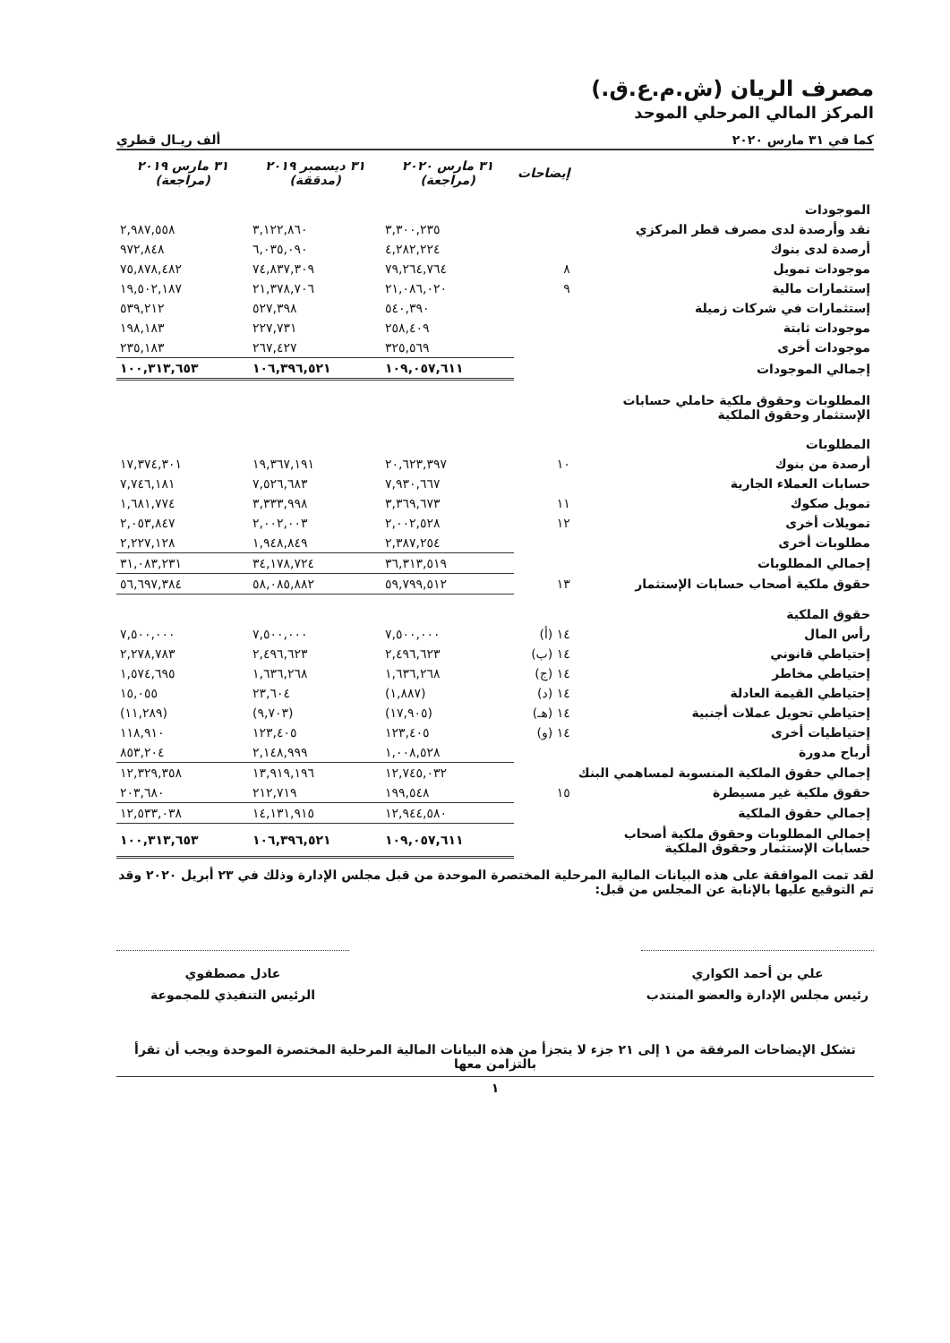مصرف الريان (ش.م.ع.ق.)
المركز المالي المرحلي الموحد
كما في ٣١ مارس ٢٠٢٠ ألف ريـال قطري
| | إيضاحات | ٣١ مارس ٢٠٢٠ (مراجعة) | ٣١ ديسمبر ٢٠١٩ (مدققة) | ٣١ مارس ٢٠١٩ (مراجعة) |
| --- | --- | --- | --- | --- |
| الموجودات | | | | |
| نقد وأرصدة لدى مصرف قطر المركزي | | ٣,٣٠٠,٢٣٥ | ٣,١٢٢,٨٦٠ | ٢,٩٨٧,٥٥٨ |
| أرصدة لدى بنوك | | ٤,٢٨٢,٢٢٤ | ٦,٠٣٥,٠٩٠ | ٩٧٢,٨٤٨ |
| موجودات تمويل | ٨ | ٧٩,٢٦٤,٧٦٤ | ٧٤,٨٣٧,٣٠٩ | ٧٥,٨٧٨,٤٨٢ |
| إستثمارات مالية | ٩ | ٢١,٠٨٦,٠٢٠ | ٢١,٣٧٨,٧٠٦ | ١٩,٥٠٢,١٨٧ |
| إستثمارات في شركات زميلة | | ٥٤٠,٣٩٠ | ٥٢٧,٣٩٨ | ٥٣٩,٢١٢ |
| موجودات ثابتة | | ٢٥٨,٤٠٩ | ٢٢٧,٧٣١ | ١٩٨,١٨٣ |
| موجودات أخرى | | ٣٢٥,٥٦٩ | ٢٦٧,٤٢٧ | ٢٣٥,١٨٣ |
| إجمالي الموجودات | | ١٠٩,٠٥٧,٦١١ | ١٠٦,٣٩٦,٥٢١ | ١٠٠,٣١٣,٦٥٣ |
| المطلوبات وحقوق ملكية حاملي حسابات الإستثمار وحقوق الملكية | | | | |
| المطلوبات | | | | |
| أرصدة من بنوك | ١٠ | ٢٠,٦٢٣,٣٩٧ | ١٩,٣٦٧,١٩١ | ١٧,٣٧٤,٣٠١ |
| حسابات العملاء الجارية | | ٧,٩٣٠,٦٦٧ | ٧,٥٢٦,٦٨٣ | ٧,٧٤٦,١٨١ |
| تمويل صكوك | ١١ | ٣,٣٦٩,٦٧٣ | ٣,٣٣٣,٩٩٨ | ١,٦٨١,٧٧٤ |
| تمويلات أخرى | ١٢ | ٢,٠٠٢,٥٢٨ | ٢,٠٠٢,٠٠٣ | ٢,٠٥٣,٨٤٧ |
| مطلوبات أخرى | | ٢,٣٨٧,٢٥٤ | ١,٩٤٨,٨٤٩ | ٢,٢٢٧,١٢٨ |
| إجمالي المطلوبات | | ٣٦,٣١٣,٥١٩ | ٣٤,١٧٨,٧٢٤ | ٣١,٠٨٣,٢٣١ |
| حقوق ملكية أصحاب حسابات الإستثمار | ١٣ | ٥٩,٧٩٩,٥١٢ | ٥٨,٠٨٥,٨٨٢ | ٥٦,٦٩٧,٣٨٤ |
| حقوق الملكية | | | | |
| رأس المال | ١٤ (أ) | ٧,٥٠٠,٠٠٠ | ٧,٥٠٠,٠٠٠ | ٧,٥٠٠,٠٠٠ |
| إحتياطي قانوني | ١٤ (ب) | ٢,٤٩٦,٦٢٣ | ٢,٤٩٦,٦٢٣ | ٢,٢٧٨,٧٨٣ |
| إحتياطي مخاطر | ١٤ (ج) | ١,٦٣٦,٢٦٨ | ١,٦٣٦,٢٦٨ | ١,٥٧٤,٦٩٥ |
| إحتياطي القيمة العادلة | ١٤ (د) | (١,٨٨٧) | ٢٣,٦٠٤ | ١٥,٠٥٥ |
| إحتياطي تحويل عملات أجنبية | ١٤ (هـ) | (١٧,٩٠٥) | (٩,٧٠٣) | (١١,٢٨٩) |
| إحتياطيات أخرى | ١٤ (و) | ١٢٣,٤٠٥ | ١٢٣,٤٠٥ | ١١٨,٩١٠ |
| أرباح مدورة | | ١,٠٠٨,٥٢٨ | ٢,١٤٨,٩٩٩ | ٨٥٣,٢٠٤ |
| إجمالي حقوق الملكية المنسوبة لمساهمي البنك | | ١٢,٧٤٥,٠٣٢ | ١٣,٩١٩,١٩٦ | ١٢,٣٢٩,٣٥٨ |
| حقوق ملكية غير مسيطرة | ١٥ | ١٩٩,٥٤٨ | ٢١٢,٧١٩ | ٢٠٣,٦٨٠ |
| إجمالي حقوق الملكية | | ١٢,٩٤٤,٥٨٠ | ١٤,١٣١,٩١٥ | ١٢,٥٣٣,٠٣٨ |
| إجمالي المطلوبات وحقوق ملكية أصحاب حسابات الإستثمار وحقوق الملكية | | ١٠٩,٠٥٧,٦١١ | ١٠٦,٣٩٦,٥٢١ | ١٠٠,٣١٣,٦٥٣ |
لقد تمت الموافقة على هذه البيانات المالية المرحلية المختصرة الموحدة من قبل مجلس الإدارة وذلك في ٢٣ أبريل ٢٠٢٠ وقد تم التوقيع عليها بالإنابة عن المجلس من قبل:
علي بن أحمد الكواري
رئيس مجلس الإدارة والعضو المنتدب
عادل مصطفوي
الرئيس التنفيذي للمجموعة
تشكل الإيضاحات المرفقة من ١ إلى ٢١ جزء لا يتجزأ من هذه البيانات المالية المرحلية المختصرة الموحدة ويجب أن تقرأ بالتزامن معها
١